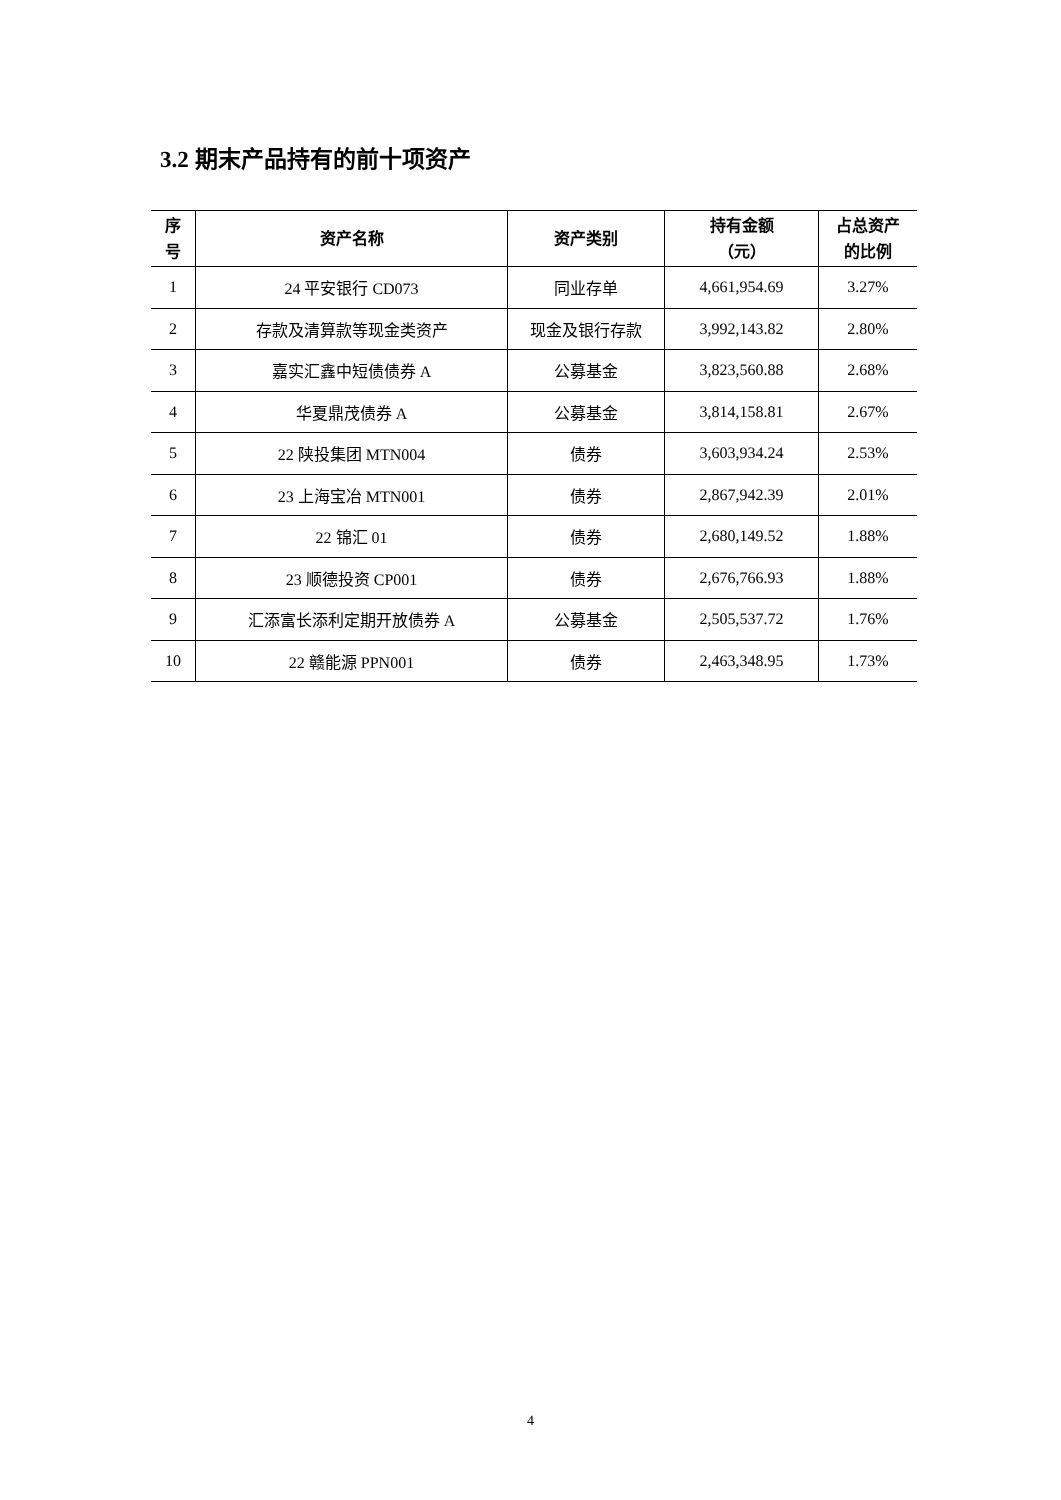3.2 期末产品持有的前十项资产
| 序 号 | 资产名称 | 资产类别 | 持有金额 （元） | 占总资产 的比例 |
| --- | --- | --- | --- | --- |
| 1 | 24 平安银行 CD073 | 同业存单 | 4,661,954.69 | 3.27% |
| 2 | 存款及清算款等现金类资产 | 现金及银行存款 | 3,992,143.82 | 2.80% |
| 3 | 嘉实汇鑫中短债债券 A | 公募基金 | 3,823,560.88 | 2.68% |
| 4 | 华夏鼎茂债券 A | 公募基金 | 3,814,158.81 | 2.67% |
| 5 | 22 陕投集团 MTN004 | 债券 | 3,603,934.24 | 2.53% |
| 6 | 23 上海宝冶 MTN001 | 债券 | 2,867,942.39 | 2.01% |
| 7 | 22 锦汇 01 | 债券 | 2,680,149.52 | 1.88% |
| 8 | 23 顺德投资 CP001 | 债券 | 2,676,766.93 | 1.88% |
| 9 | 汇添富长添利定期开放债券 A | 公募基金 | 2,505,537.72 | 1.76% |
| 10 | 22 赣能源 PPN001 | 债券 | 2,463,348.95 | 1.73% |
4